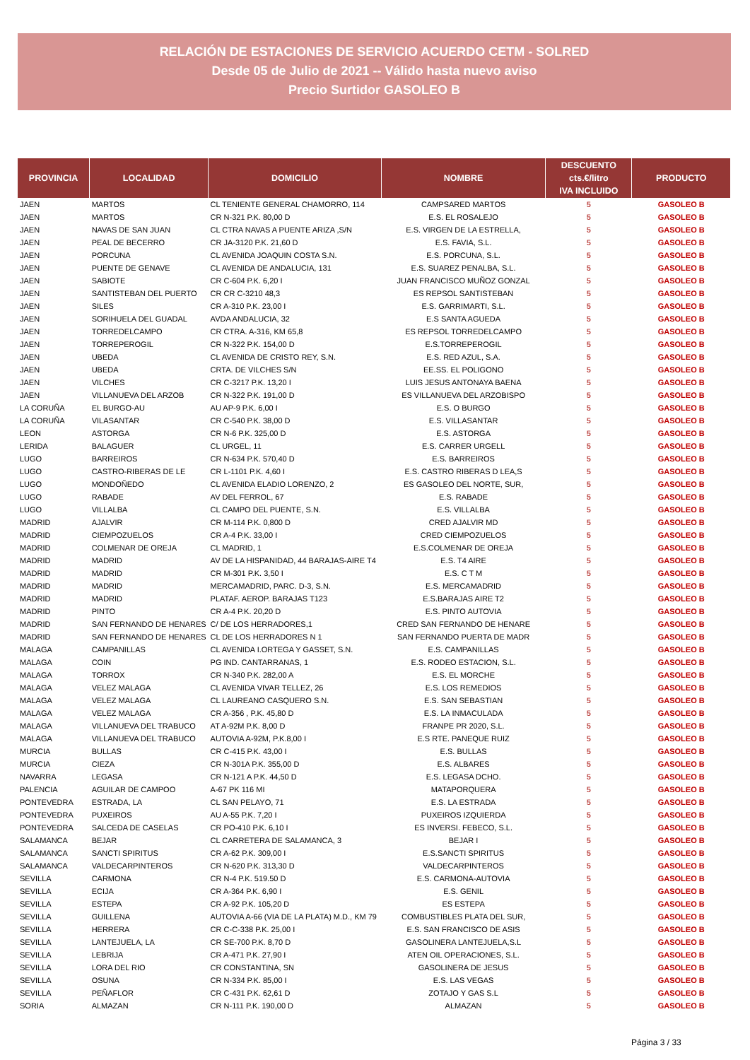RELACIÓN DE ESTACIONES DE SERVICIO ACUERDO CETM - SOLRED
Desde 05 de Julio de 2021 -- Válido hasta nuevo aviso
Precio Surtidor GASOLEO B
| PROVINCIA | LOCALIDAD | DOMICILIO | NOMBRE | DESCUENTO cts.€/litro IVA INCLUIDO | PRODUCTO |
| --- | --- | --- | --- | --- | --- |
| JAEN | MARTOS | CL TENIENTE GENERAL CHAMORRO, 114 | CAMPSARED MARTOS | 5 | GASOLEO B |
| JAEN | MARTOS | CR N-321 P.K. 80,00 D | E.S. EL ROSALEJO | 5 | GASOLEO B |
| JAEN | NAVAS DE SAN JUAN | CL CTRA NAVAS A PUENTE ARIZA ,S/N | E.S. VIRGEN DE LA ESTRELLA, | 5 | GASOLEO B |
| JAEN | PEAL DE BECERRO | CR JA-3120 P.K. 21,60 D | E.S. FAVIA, S.L. | 5 | GASOLEO B |
| JAEN | PORCUNA | CL AVENIDA JOAQUIN COSTA S.N. | E.S. PORCUNA, S.L. | 5 | GASOLEO B |
| JAEN | PUENTE DE GENAVE | CL AVENIDA DE ANDALUCIA, 131 | E.S. SUAREZ PENALBA, S.L. | 5 | GASOLEO B |
| JAEN | SABIOTE | CR C-604 P.K. 6,20 I | JUAN FRANCISCO MUÑOZ GONZAL | 5 | GASOLEO B |
| JAEN | SANTISTEBAN DEL PUERTO | CR CR C-3210 48,3 | ES REPSOL SANTISTEBAN | 5 | GASOLEO B |
| JAEN | SILES | CR A-310 P.K. 23,00 I | E.S. GARRIMARTI, S.L. | 5 | GASOLEO B |
| JAEN | SORIHUELA DEL GUADAL | AVDA ANDALUCIA, 32 | E.S SANTA AGUEDA | 5 | GASOLEO B |
| JAEN | TORREDELCAMPO | CR CTRA. A-316, KM 65,8 | ES REPSOL TORREDELCAMPO | 5 | GASOLEO B |
| JAEN | TORREPEROGIL | CR N-322 P.K. 154,00 D | E.S.TORREPEROGIL | 5 | GASOLEO B |
| JAEN | UBEDA | CL AVENIDA DE CRISTO REY, S.N. | E.S. RED AZUL, S.A. | 5 | GASOLEO B |
| JAEN | UBEDA | CRTA. DE VILCHES S/N | EE.SS. EL POLIGONO | 5 | GASOLEO B |
| JAEN | VILCHES | CR C-3217 P.K. 13,20 I | LUIS JESUS ANTONAYA BAENA | 5 | GASOLEO B |
| JAEN | VILLANUEVA DEL ARZOB | CR N-322 P.K. 191,00 D | ES VILLANUEVA DEL ARZOBISPO | 5 | GASOLEO B |
| LA CORUÑA | EL BURGO-AU | AU AP-9 P.K. 6,00 I | E.S. O BURGO | 5 | GASOLEO B |
| LA CORUÑA | VILASANTAR | CR C-540 P.K. 38,00 D | E.S. VILLASANTAR | 5 | GASOLEO B |
| LEON | ASTORGA | CR N-6 P.K. 325,00 D | E.S. ASTORGA | 5 | GASOLEO B |
| LERIDA | BALAGUER | CL URGEL, 11 | E.S. CARRER URGELL | 5 | GASOLEO B |
| LUGO | BARREIROS | CR N-634 P.K. 570,40 D | E.S. BARREIROS | 5 | GASOLEO B |
| LUGO | CASTRO-RIBERAS DE LE | CR L-1101 P.K. 4,60 I | E.S. CASTRO RIBERAS D LEA,S | 5 | GASOLEO B |
| LUGO | MONDOÑEDO | CL AVENIDA ELADIO LORENZO, 2 | ES GASOLEO DEL NORTE, SUR, | 5 | GASOLEO B |
| LUGO | RABADE | AV DEL FERROL, 67 | E.S. RABADE | 5 | GASOLEO B |
| LUGO | VILLALBA | CL CAMPO DEL PUENTE, S.N. | E.S. VILLALBA | 5 | GASOLEO B |
| MADRID | AJALVIR | CR M-114 P.K. 0,800 D | CRED AJALVIR MD | 5 | GASOLEO B |
| MADRID | CIEMPOZUELOS | CR A-4 P.K. 33,00 I | CRED CIEMPOZUELOS | 5 | GASOLEO B |
| MADRID | COLMENAR DE OREJA | CL MADRID, 1 | E.S.COLMENAR DE OREJA | 5 | GASOLEO B |
| MADRID | MADRID | AV DE LA HISPANIDAD, 44 BARAJAS-AIRE T4 | E.S. T4 AIRE | 5 | GASOLEO B |
| MADRID | MADRID | CR M-301 P.K. 3,50 I | E.S. C T M | 5 | GASOLEO B |
| MADRID | MADRID | MERCAMADRID, PARC. D-3, S.N. | E.S. MERCAMADRID | 5 | GASOLEO B |
| MADRID | MADRID | PLATAF. AEROP. BARAJAS T123 | E.S.BARAJAS AIRE T2 | 5 | GASOLEO B |
| MADRID | PINTO | CR A-4 P.K. 20,20 D | E.S. PINTO AUTOVIA | 5 | GASOLEO B |
| MADRID | SAN FERNANDO DE HENARES | C/ DE LOS HERRADORES,1 | CRED SAN FERNANDO DE HENARE | 5 | GASOLEO B |
| MADRID | SAN FERNANDO DE HENARES | CL DE LOS HERRADORES N 1 | SAN FERNANDO PUERTA DE MADR | 5 | GASOLEO B |
| MALAGA | CAMPANILLAS | CL AVENIDA I.ORTEGA Y GASSET, S.N. | E.S. CAMPANILLAS | 5 | GASOLEO B |
| MALAGA | COIN | PG IND. CANTARRANAS, 1 | E.S. RODEO ESTACION, S.L. | 5 | GASOLEO B |
| MALAGA | TORROX | CR N-340 P.K. 282,00 A | E.S. EL MORCHE | 5 | GASOLEO B |
| MALAGA | VELEZ MALAGA | CL AVENIDA VIVAR TELLEZ, 26 | E.S. LOS REMEDIOS | 5 | GASOLEO B |
| MALAGA | VELEZ MALAGA | CL LAUREANO CASQUERO S.N. | E.S. SAN SEBASTIAN | 5 | GASOLEO B |
| MALAGA | VELEZ MALAGA | CR A-356 , P.K. 45,80 D | E.S. LA INMACULADA | 5 | GASOLEO B |
| MALAGA | VILLANUEVA DEL TRABUCO | AT A-92M P.K. 8,00 D | FRANPE PR 2020, S.L. | 5 | GASOLEO B |
| MALAGA | VILLANUEVA DEL TRABUCO | AUTOVIA A-92M, P.K.8,00 I | E.S RTE. PANEQUE RUIZ | 5 | GASOLEO B |
| MURCIA | BULLAS | CR C-415 P.K. 43,00 I | E.S. BULLAS | 5 | GASOLEO B |
| MURCIA | CIEZA | CR N-301A P.K. 355,00 D | E.S. ALBARES | 5 | GASOLEO B |
| NAVARRA | LEGASA | CR N-121 A P.K. 44,50 D | E.S. LEGASA DCHO. | 5 | GASOLEO B |
| PALENCIA | AGUILAR DE CAMPOO | A-67 PK 116 MI | MATAPORQUERA | 5 | GASOLEO B |
| PONTEVEDRA | ESTRADA, LA | CL SAN PELAYO, 71 | E.S. LA ESTRADA | 5 | GASOLEO B |
| PONTEVEDRA | PUXEIROS | AU A-55 P.K. 7,20 I | PUXEIROS IZQUIERDA | 5 | GASOLEO B |
| PONTEVEDRA | SALCEDA DE CASELAS | CR PO-410 P.K. 6,10 I | ES INVERSI. FEBECO, S.L. | 5 | GASOLEO B |
| SALAMANCA | BEJAR | CL CARRETERA DE SALAMANCA, 3 | BEJAR I | 5 | GASOLEO B |
| SALAMANCA | SANCTI SPIRITUS | CR A-62 P.K. 309,00 I | E.S.SANCTI SPIRITUS | 5 | GASOLEO B |
| SALAMANCA | VALDECARPINTEROS | CR N-620 P.K. 313,30 D | VALDECARPINTEROS | 5 | GASOLEO B |
| SEVILLA | CARMONA | CR N-4 P.K. 519.50 D | E.S. CARMONA-AUTOVIA | 5 | GASOLEO B |
| SEVILLA | ECIJA | CR A-364 P.K. 6,90 I | E.S. GENIL | 5 | GASOLEO B |
| SEVILLA | ESTEPA | CR A-92 P.K. 105,20 D | ES ESTEPA | 5 | GASOLEO B |
| SEVILLA | GUILLENA | AUTOVIA A-66 (VIA DE LA PLATA) M.D., KM 79 | COMBUSTIBLES PLATA DEL SUR, | 5 | GASOLEO B |
| SEVILLA | HERRERA | CR C-C-338 P.K. 25,00 I | E.S. SAN FRANCISCO DE ASIS | 5 | GASOLEO B |
| SEVILLA | LANTEJUELA, LA | CR SE-700 P.K. 8,70 D | GASOLINERA LANTEJUELA,S.L | 5 | GASOLEO B |
| SEVILLA | LEBRIJA | CR A-471 P.K. 27,90 I | ATEN OIL OPERACIONES, S.L. | 5 | GASOLEO B |
| SEVILLA | LORA DEL RIO | CR CONSTANTINA, SN | GASOLINERA DE JESUS | 5 | GASOLEO B |
| SEVILLA | OSUNA | CR N-334 P.K. 85,00 I | E.S. LAS VEGAS | 5 | GASOLEO B |
| SEVILLA | PEÑAFLOR | CR C-431 P.K. 62,61 D | ZOTAJO Y GAS S.L | 5 | GASOLEO B |
| SORIA | ALMAZAN | CR N-111 P.K. 190,00 D | ALMAZAN | 5 | GASOLEO B |
Página 3 / 33